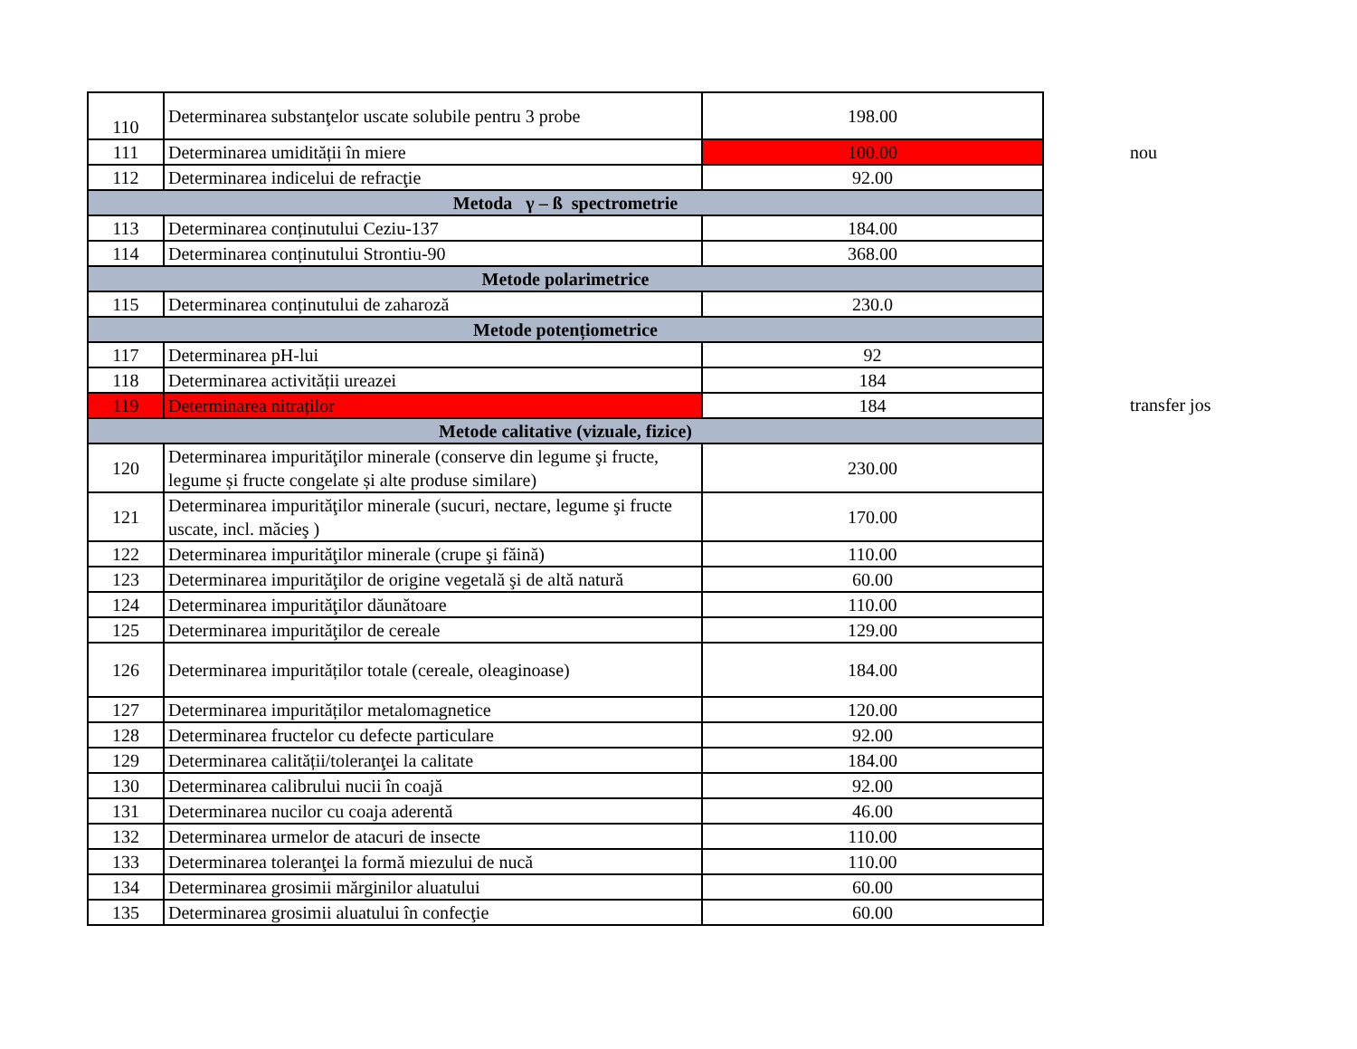| 110 | Determinarea substanţelor uscate solubile pentru 3 probe | 198.00 |
| 111 | Determinarea umidității în miere | 100.00 |
| 112 | Determinarea indicelui de refracţie | 92.00 |
| Metoda γ – ß spectrometrie | | |
| 113 | Determinarea conținutului Ceziu-137 | 184.00 |
| 114 | Determinarea conținutului Strontiu-90 | 368.00 |
| Metode polarimetrice | | |
| 115 | Determinarea conținutului de zaharoză | 230.0 |
| Metode potențiometrice | | |
| 117 | Determinarea pH-lui | 92 |
| 118 | Determinarea activității ureazei | 184 |
| 119 | Determinarea nitraților | 184 |
| Metode calitative (vizuale, fizice) | | |
| 120 | Determinarea impurităţilor minerale (conserve din legume şi fructe, legume și fructe congelate și alte produse similare) | 230.00 |
| 121 | Determinarea impurităţilor minerale (sucuri, nectare, legume şi fructe uscate, incl. măcieş ) | 170.00 |
| 122 | Determinarea impurităţilor minerale (crupe şi făină) | 110.00 |
| 123 | Determinarea impurităţilor de origine vegetală şi de altă natură | 60.00 |
| 124 | Determinarea impurităţilor dăunătoare | 110.00 |
| 125 | Determinarea impurităţilor de cereale | 129.00 |
| 126 | Determinarea impurităților totale (cereale, oleaginoase) | 184.00 |
| 127 | Determinarea impurităților metalomagnetice | 120.00 |
| 128 | Determinarea fructelor cu defecte particulare | 92.00 |
| 129 | Determinarea calității/toleranţei la calitate | 184.00 |
| 130 | Determinarea calibrului nucii în coajă | 92.00 |
| 131 | Determinarea nucilor cu coaja aderentă | 46.00 |
| 132 | Determinarea urmelor de atacuri de insecte | 110.00 |
| 133 | Determinarea toleranţei la formă miezului de nucă | 110.00 |
| 134 | Determinarea grosimii mărginilor aluatului | 60.00 |
| 135 | Determinarea grosimii aluatului în confecţie | 60.00 |
nou
transfer jos